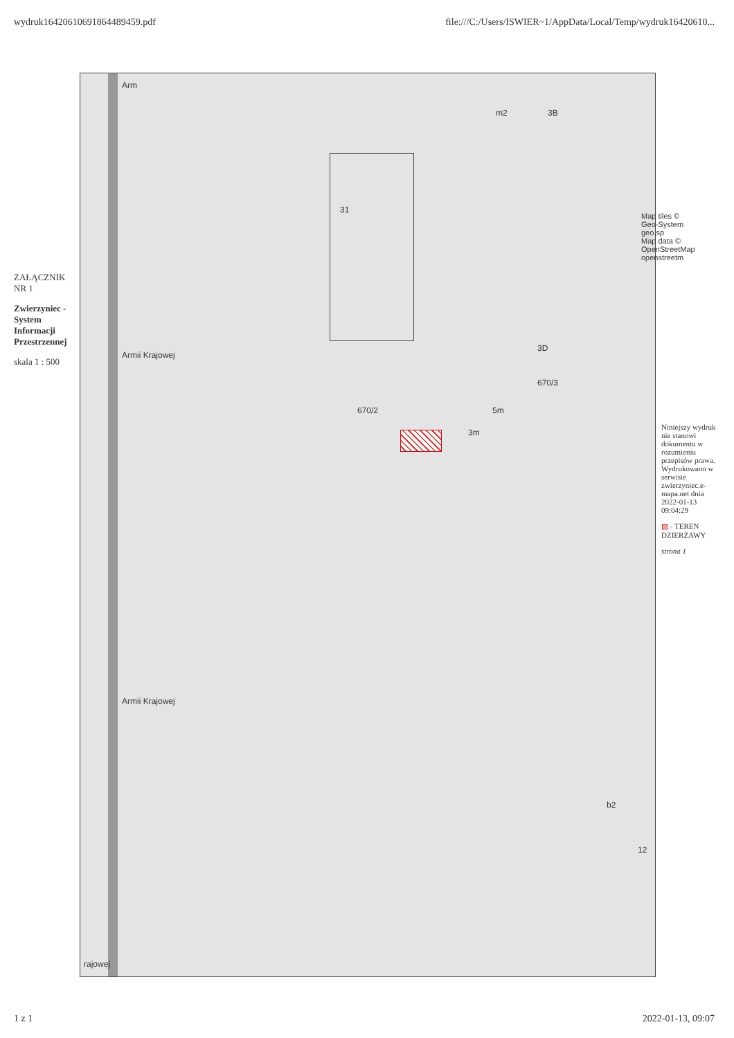wydruk16420610691864489459.pdf file:///C:/Users/ISWIER~1/AppData/Local/Temp/wydruk16420610...
ZAŁĄCZNIK NR 1
Zwierzyniec - System Informacji Przestrzennej
skala 1 : 500
Arm
Armii Krajowej
Armii Krajowej
rajowej
31
3B m2
3D
670/2
670/3
5m
3m
b2
12
Map tiles © Geo-System geo.sp
Map data © OpenStreetMap openstreetm
Niniejszy wydruk nie stanowi dokumentu w rozumieniu przepisów prawa. Wydrukowano w serwisie zwierzyniec.e-mapa.net dnia 2022-01-13 09:04:29
▨ - TEREN DZIERŻAWY
strona 1
1 z 1 2022-01-13, 09:07